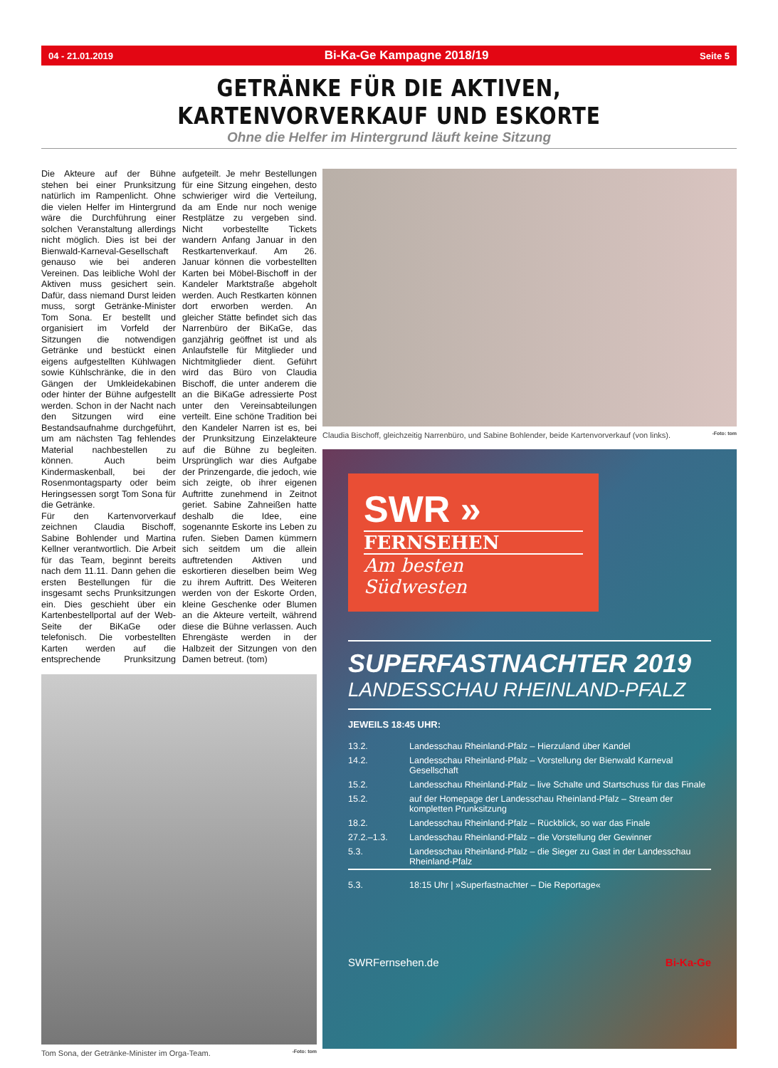04 - 21.01.2019 Bi-Ka-Ge Kampagne 2018/19 Seite 5
GETRÄNKE FÜR DIE AKTIVEN, KARTENVORVERKAUF UND ESKORTE
Ohne die Helfer im Hintergrund läuft keine Sitzung
Die Akteure auf der Bühne stehen bei einer Prunksitzung natürlich im Rampenlicht. Ohne die vielen Helfer im Hintergrund wäre die Durchführung einer solchen Veranstaltung allerdings nicht möglich. Dies ist bei der Bienwald-Karneval-Gesellschaft genauso wie bei anderen Vereinen. Das leibliche Wohl der Aktiven muss gesichert sein. Dafür, dass niemand Durst leiden muss, sorgt Getränke-Minister Tom Sona. Er bestellt und organisiert im Vorfeld der Sitzungen die notwendigen Getränke und bestückt einen eigens aufgestellten Kühlwagen sowie Kühlschränke, die in den Gängen der Umkleidekabinen oder hinter der Bühne aufgestellt werden. Schon in der Nacht nach den Sitzungen wird eine Bestandsaufnahme durchgeführt, um am nächsten Tag fehlendes Material nachbestellen zu können. Auch beim Kindermaskenball, bei der Rosenmontagsparty oder beim Heringsessen sorgt Tom Sona für die Getränke.
Für den Kartenvorverkauf zeichnen Claudia Bischoff, Sabine Bohlender und Martina Kellner verantwortlich. Die Arbeit für das Team, beginnt bereits nach dem 11.11. Dann gehen die ersten Bestellungen für die insgesamt sechs Prunksitzungen ein. Dies geschieht über ein Kartenbestellportal auf der Web-Seite der BiKaGe oder telefonisch. Die vorbestellten Karten werden auf die entsprechende Prunksitzung aufgeteilt. Je mehr Bestellungen für eine Sitzung eingehen, desto schwieriger wird die Verteilung, da am Ende nur noch wenige Restplätze zu vergeben sind. Nicht vorbestellte Tickets wandern Anfang Januar in den Restkartenverkauf. Am 26. Januar können die vorbestellten Karten bei Möbel-Bischoff in der Kandeler Marktstraße abgeholt werden. Auch Restkarten können dort erworben werden. An gleicher Stätte befindet sich das Narrenbüro der BiKaGe, das ganzjährig geöffnet ist und als Anlaufstelle für Mitglieder und Nichtmitglieder dient. Geführt wird das Büro von Claudia Bischoff, die unter anderem die an die BiKaGe adressierte Post unter den Vereinsabteilungen verteilt. Eine schöne Tradition bei den Kandeler Narren ist es, bei der Prunksitzung Einzelakteure auf die Bühne zu begleiten. Ursprünglich war dies Aufgabe der Prinzengarde, die jedoch, wie sich zeigte, ob ihrer eigenen Auftritte zunehmend in Zeitnot geriet. Sabine Zahneißen hatte deshalb die Idee, eine sogenannte Eskorte ins Leben zu rufen. Sieben Damen kümmern sich seitdem um die allein auftretenden Aktiven und eskortieren dieselben beim Weg zu ihrem Auftritt. Des Weiteren werden von der Eskorte Orden, kleine Geschenke oder Blumen an die Akteure verteilt, während diese die Bühne verlassen. Auch Ehrengäste werden in der Halbzeit der Sitzungen von den Damen betreut. (tom)
Tom Sona, der Getränke-Minister im Orga-Team. -Foto: tom
Claudia Bischoff, gleichzeitig Narrenbüro, und Sabine Bohlender, beide Kartenvorverkauf (von links). -Foto: tom
SWR »
FERNSEHEN
Am besten
Südwesten
SUPERFASTNACHTER 2019
LANDESSCHAU RHEINLAND-PFALZ
JEWEILS 18:45 UHR:
| 13.2. | Landesschau Rheinland-Pfalz – Hierzuland über Kandel |
| 14.2. | Landesschau Rheinland-Pfalz – Vorstellung der Bienwald Karneval Gesellschaft |
| 15.2. | Landesschau Rheinland-Pfalz – live Schalte und Startschuss für das Finale |
| 15.2. | auf der Homepage der Landesschau Rheinland-Pfalz – Stream der kompletten Prunksitzung |
| 18.2. | Landesschau Rheinland-Pfalz – Rückblick, so war das Finale |
| 27.2.–1.3. | Landesschau Rheinland-Pfalz – die Vorstellung der Gewinner |
| 5.3. | Landesschau Rheinland-Pfalz – die Sieger zu Gast in der Landesschau Rheinland-Pfalz |
| 5.3. | 18:15 Uhr / »Superfastnachter – Die Reportage« |
SWRFernsehen.de Bi-Ka-Ge